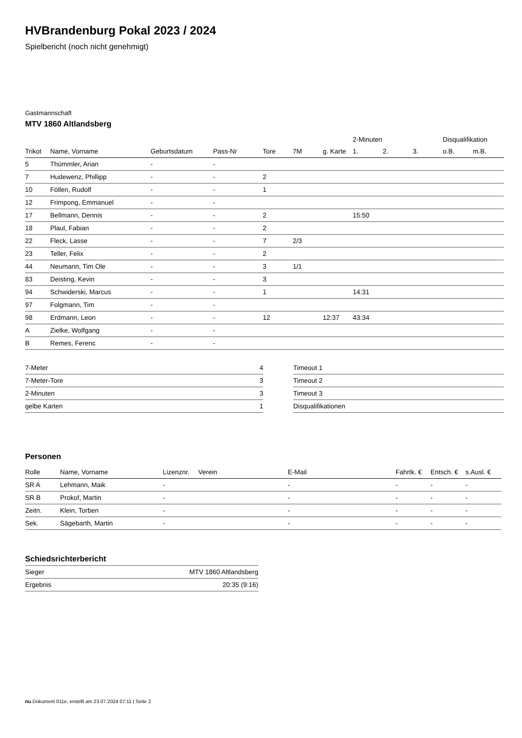HVBrandenburg Pokal 2023 / 2024
Spielbericht (noch nicht genehmigt)
Gastmannschaft
MTV 1860 Altlandsberg
| | | | | | | | 2-Minuten | | | Disqualifikation | |
| --- | --- | --- | --- | --- | --- | --- | --- | --- | --- | --- | --- |
| Trikot | Name, Vorname | Geburtsdatum | Pass-Nr | Tore | 7M | g. Karte | 1. | 2. | 3. | o.B. | m.B. |
| 5 | Thümmler, Arian | - | - | | | | | | | | |
| 7 | Hudewenz, Phillipp | - | - | 2 | | | | | | | |
| 10 | Föllen, Rudolf | - | - | 1 | | | | | | | |
| 12 | Frimpong, Emmanuel | - | - | | | | | | | | |
| 17 | Bellmann, Dennis | - | - | 2 | | | 15:50 | | | | |
| 18 | Plaul, Fabian | - | - | 2 | | | | | | | |
| 22 | Fleck, Lasse | - | - | 7 | 2/3 | | | | | | |
| 23 | Teller, Felix | - | - | 2 | | | | | | | |
| 44 | Neumann, Tim Ole | - | - | 3 | 1/1 | | | | | | |
| 83 | Deisting, Kevin | - | - | 3 | | | | | | | |
| 94 | Schwiderski, Marcus | - | - | 1 | | | 14:31 | | | | |
| 97 | Folgmann, Tim | - | - | | | | | | | | |
| 98 | Erdmann, Leon | - | - | 12 | | 12:37 | 43:34 | | | | |
| A | Zielke, Wolfgang | - | - | | | | | | | | |
| B | Remes, Ferenc | - | - | | | | | | | | |
| 7-Meter | 4 |
| 7-Meter-Tore | 3 |
| 2-Minuten | 3 |
| gelbe Karten | 1 |
| Timeout 1 |
| Timeout 2 |
| Timeout 3 |
| Disqualifikationen |
Personen
| Rolle | Name, Vorname | Lizenznr. | Verein | E-Mail | Fahrtk. € | Entsch. € | s.Ausl. € |
| --- | --- | --- | --- | --- | --- | --- | --- |
| SR A | Lehmann, Maik | - | | - | - | - | - |
| SR B | Prokof, Martin | - | | - | - | - | - |
| Zeitn. | Klein, Torben | - | | - | - | - | - |
| Sek. | Sägebarth, Martin | - | | - | - | - | - |
Schiedsrichterbericht
| Sieger | MTV 1860 Altlandsberg |
| Ergebnis | 20:35 (9:16) |
nu.Dokument 011e, erstellt am 23.07.2024 07:11 | Seite 2